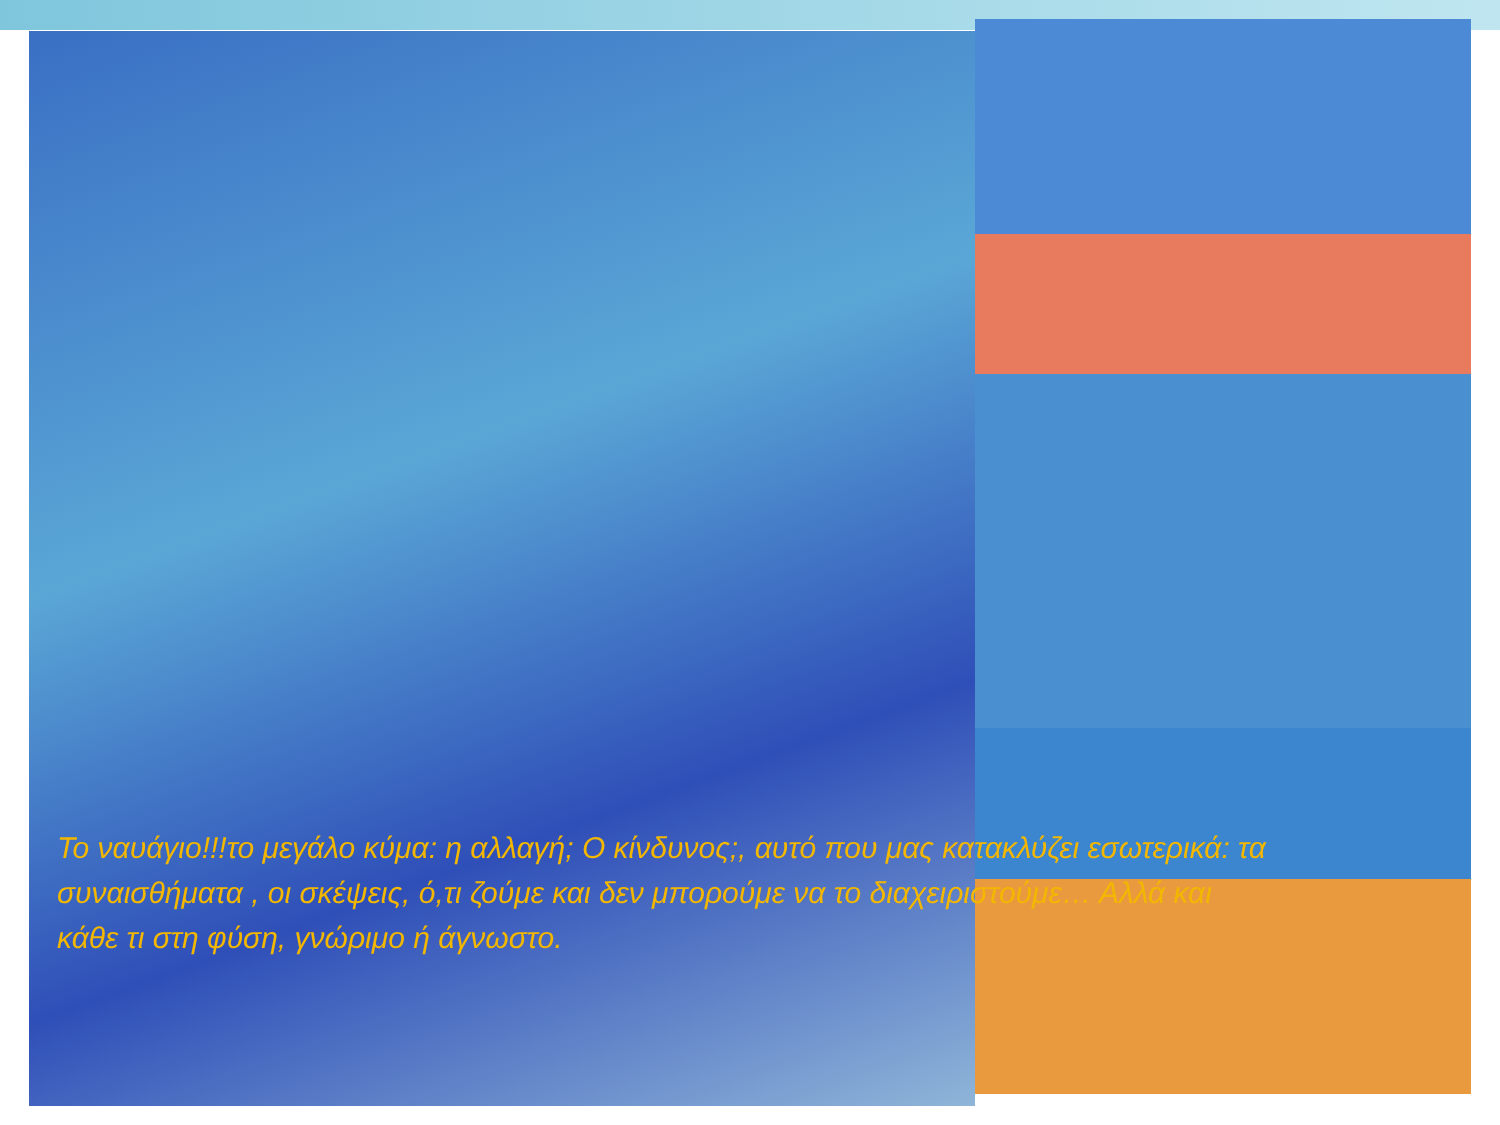Το ναυάγιο!!!το μεγάλο κύμα: η αλλαγή; Ο κίνδυνος;, αυτό που μας κατακλύζει εσωτερικά: τα συναισθήματα , οι σκέψεις, ό,τι ζούμε και δεν μπορούμε να το διαχειριστούμε… Αλλά και κάθε τι στη φύση, γνώριμο ή άγνωστο.